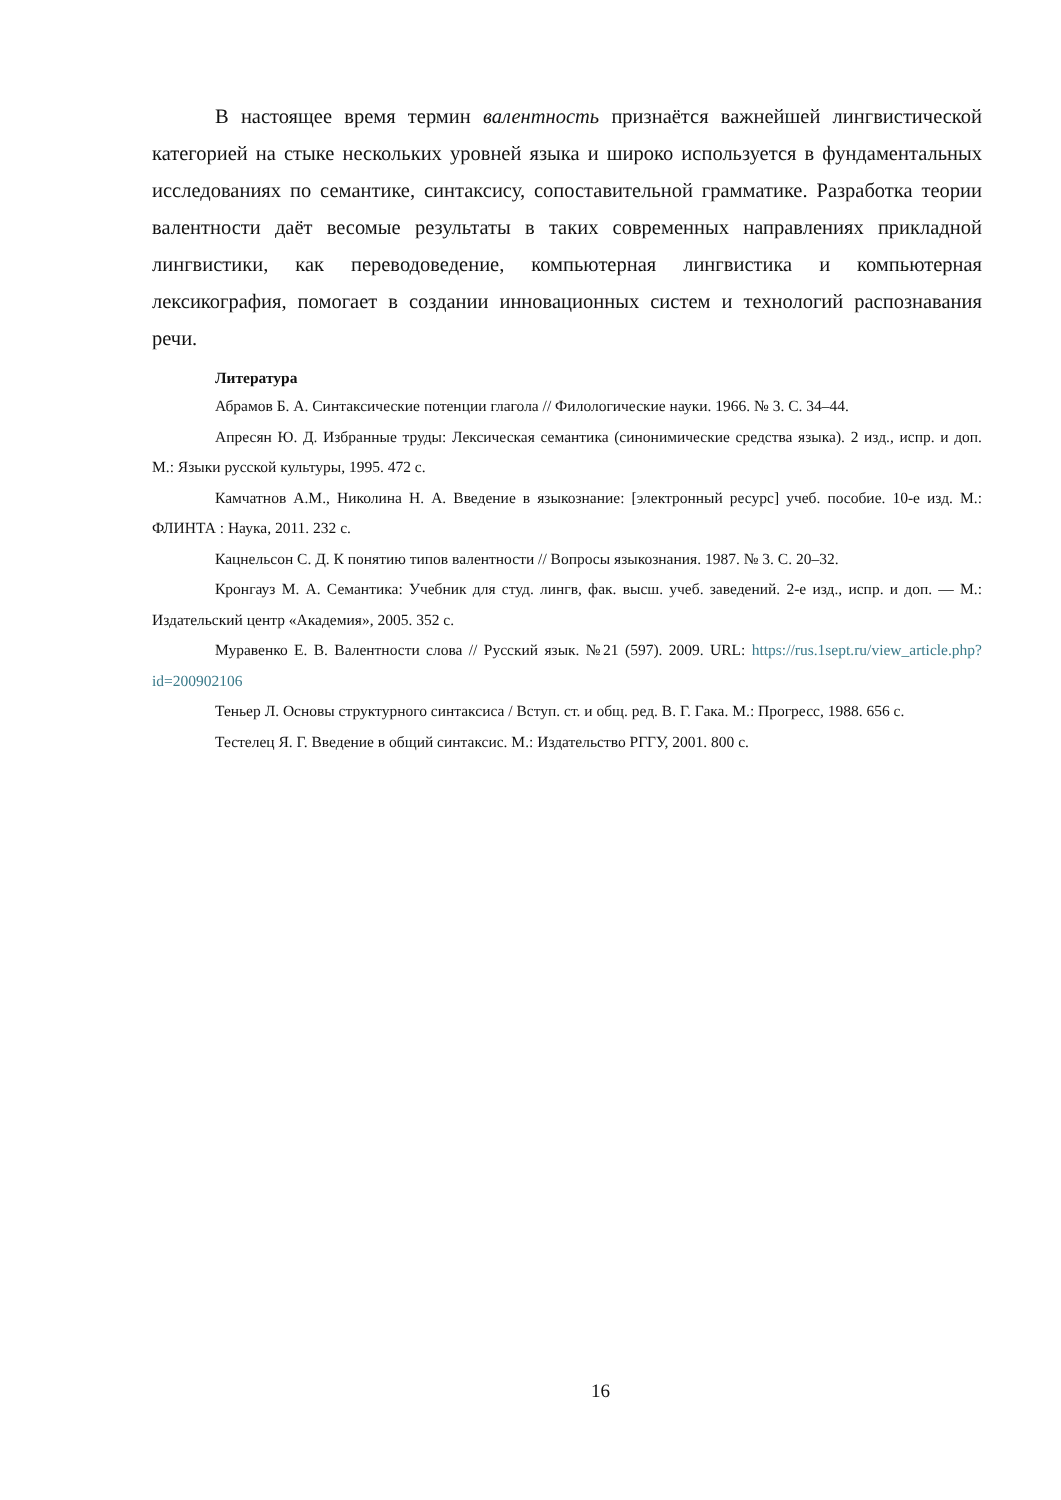В настоящее время термин валентность признаётся важнейшей лингвистической категорией на стыке нескольких уровней языка и широко используется в фундаментальных исследованиях по семантике, синтаксису, сопоставительной грамматике. Разработка теории валентности даёт весомые результаты в таких современных направлениях прикладной лингвистики, как переводоведение, компьютерная лингвистика и компьютерная лексикография, помогает в создании инновационных систем и технологий распознавания речи.
Литература
Абрамов Б. А. Синтаксические потенции глагола // Филологические науки. 1966. № 3. С. 34–44.
Апресян Ю. Д. Избранные труды: Лексическая семантика (синонимические средства языка). 2 изд., испр. и доп. М.: Языки русской культуры, 1995. 472 с.
Камчатнов А.М., Николина Н. А. Введение в языкознание: [электронный ресурс] учеб. пособие. 10-е изд. М.: ФЛИНТА : Наука, 2011. 232 с.
Кацнельсон С. Д. К понятию типов валентности // Вопросы языкознания. 1987. № 3. С. 20–32.
Кронгауз М. А. Семантика: Учебник для студ. лингв, фак. высш. учеб. заведений. 2-е изд., испр. и доп. — М.: Издательский центр «Академия», 2005. 352 с.
Муравенко Е. В. Валентности слова // Русский язык. №21 (597). 2009. URL: https://rus.1sept.ru/view_article.php?id=200902106
Теньер Л. Основы структурного синтаксиса / Вступ. ст. и общ. ред. В. Г. Гака. М.: Прогресс, 1988. 656 с.
Тестелец Я. Г. Введение в общий синтаксис. М.: Издательство РГГУ, 2001. 800 с.
16